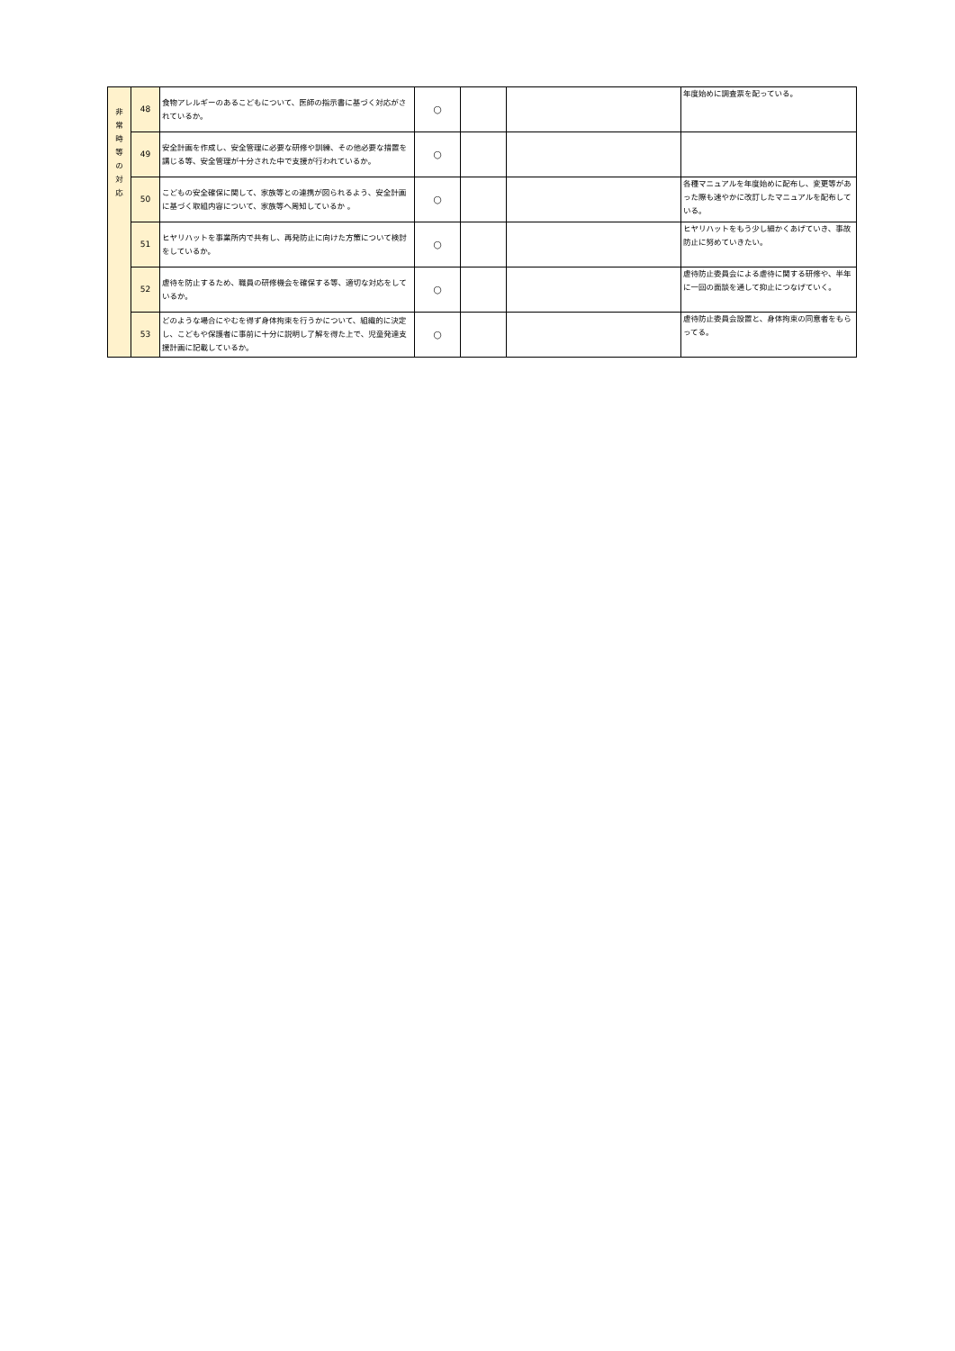| 非 常 時 等 の 対 応 | 48 | 食物アレルギーのあるこどもについて、医師の指示書に基づく対応がされているか。 | ○ | | | 年度始めに調査票を配っている。 |
| | 49 | 安全計画を作成し、安全管理に必要な研修や訓練、その他必要な措置を講じる等、安全管理が十分された中で支援が行われているか。 | ○ | | | |
| | 50 | こどもの安全確保に関して、家族等との連携が図られるよう、安全計画に基づく取組内容について、家族等へ周知しているか 。 | ○ | | | 各種マニュアルを年度始めに配布し、変更等があった際も速やかに改訂したマニュアルを配布している。 |
| | 51 | ヒヤリハットを事業所内で共有し、再発防止に向けた方策について検討をしているか。 | ○ | | | ヒヤリハットをもう少し細かくあげていき、事故防止に努めていきたい。 |
| | 52 | 虐待を防止するため、職員の研修機会を確保する等、適切な対応をしているか。 | ○ | | | 虐待防止委員会による虐待に関する研修や、半年に一回の面談を通して抑止につなげていく。 |
| | 53 | どのような場合にやむを得ず身体拘束を行うかについて、組織的に決定し、こどもや保護者に事前に十分に説明し了解を得た上で、児童発達支援計画に記載しているか。 | ○ | | | 虐待防止委員会設置と、身体拘束の同意者をもらってる。 |